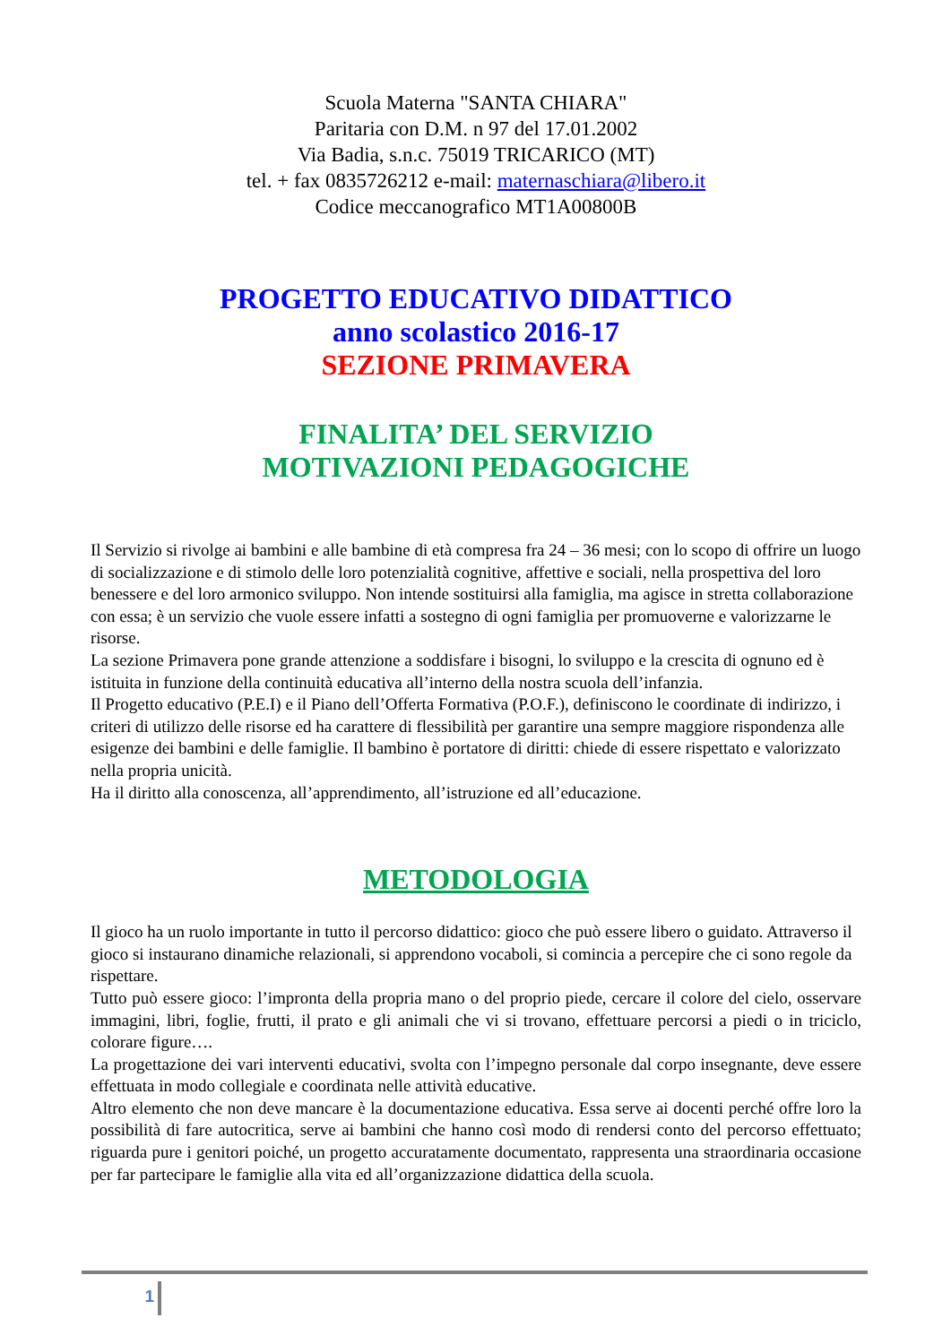Scuola Materna "SANTA CHIARA"
Paritaria con D.M. n 97 del 17.01.2002
Via Badia, s.n.c. 75019 TRICARICO (MT)
tel. + fax 0835726212 e-mail: maternaschiara@libero.it
Codice meccanografico MT1A00800B
PROGETTO EDUCATIVO DIDATTICO
anno scolastico 2016-17
SEZIONE PRIMAVERA
FINALITA’ DEL SERVIZIO
MOTIVAZIONI PEDAGOGICHE
Il Servizio si rivolge ai bambini e alle bambine di età compresa fra 24 – 36 mesi; con lo scopo di offrire un luogo di socializzazione e di stimolo delle loro potenzialità cognitive, affettive e sociali, nella prospettiva del loro benessere e del loro armonico sviluppo. Non intende sostituirsi alla famiglia, ma agisce in stretta collaborazione con essa; è un servizio che vuole essere infatti a sostegno di ogni famiglia per promuoverne e valorizzarne le risorse.
La sezione Primavera pone grande attenzione a soddisfare i bisogni, lo sviluppo e la crescita di ognuno ed è istituita in funzione della continuità educativa all’interno della nostra scuola dell’infanzia.
Il Progetto educativo (P.E.I) e il Piano dell’Offerta Formativa (P.O.F.), definiscono le coordinate di indirizzo, i criteri di utilizzo delle risorse ed ha carattere di flessibilità per garantire una sempre maggiore rispondenza alle esigenze dei bambini e delle famiglie. Il bambino è portatore di diritti: chiede di essere rispettato e valorizzato nella propria unicità.
Ha il diritto alla conoscenza, all’apprendimento, all’istruzione ed all’educazione.
METODOLOGIA
Il gioco ha un ruolo importante in tutto il percorso didattico: gioco che può essere libero o guidato. Attraverso il gioco si instaurano dinamiche relazionali, si apprendono vocaboli, si comincia a percepire che ci sono regole da rispettare.
Tutto può essere gioco: l’impronta della propria mano o del proprio piede, cercare il colore del cielo, osservare immagini, libri, foglie, frutti, il prato e gli animali che vi si trovano, effettuare percorsi a piedi o in triciclo, colorare figure….
La progettazione dei vari interventi educativi, svolta con l’impegno personale dal corpo insegnante, deve essere effettuata in modo collegiale e coordinata nelle attività educative.
Altro elemento che non deve mancare è la documentazione educativa. Essa serve ai docenti perché offre loro la possibilità di fare autocritica, serve ai bambini che hanno così modo di rendersi conto del percorso effettuato; riguarda pure i genitori poiché, un progetto accuratamente documentato, rappresenta una straordinaria occasione per far partecipare le famiglie alla vita ed all’organizzazione didattica della scuola.
1